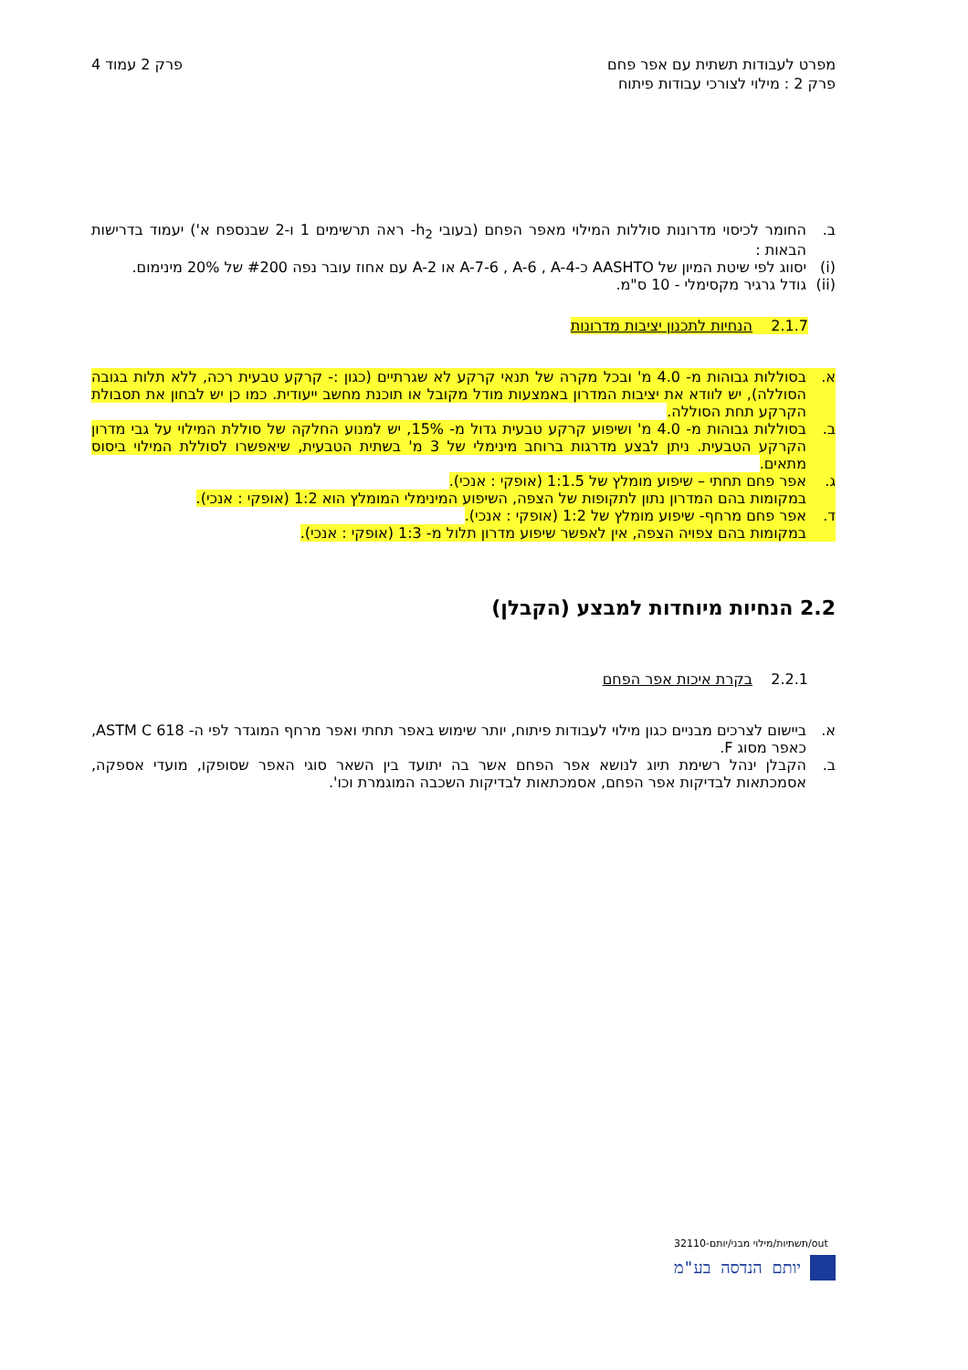מפרט לעבודות תשתית עם אפר פחם
פרק 2 : מילוי לצורכי עבודות פיתוח
פרק 2 עמוד 4
ב. החומר לכיסוי מדרונות סוללות המילוי מאפר הפחם (בעובי h<sub>2</sub>- ראה תרשימים 1 ו-2 שבנספח א') יעמוד בדרישות הבאות :
(i) יסווג לפי שיטת המיון של AASHTO כ-A-7-6 , A-6 , A-4 או A-2 עם אחוז עובר נפה #200 של 20% מינימום.
(ii)
גודל גרגיר מקסימלי - 10 ס"מ.
2.1.7 הנחיות לתכנון יציבות מדרונות
א. בסוללות גבוהות מ- 4.0 מ' ובכל מקרה של תנאי קרקע לא שגרתיים (כגון :- קרקע טבעית רכה, ללא תלות בגובה הסוללה), יש לוודא את יציבות המדרון באמצעות מודל מקובל או תוכנת מחשב ייעודית. כמו כן יש לבחון את תסבולת הקרקע תחת הסוללה.
ב. בסוללות גבוהות מ- 4.0 מ' ושיפוע קרקע טבעית גדול מ- 15%, יש למנוע החלקה של סוללת המילוי על גבי מדרון הקרקע הטבעית. ניתן לבצע מדרגות ברוחב מינימלי של 3 מ' בשתית הטבעית, שיאפשרו לסוללת המילוי ביסוס מתאים.
ג. אפר פחם תחתי – שיפוע מומלץ של 1:1.5 (אופקי : אנכי).
במקומות בהם המדרון נתון לתקופות של הצפה, השיפוע המינימלי המומלץ הוא 1:2 (אופקי : אנכי).
ד. אפר פחם מרחף- שיפוע מומלץ של 1:2 (אופקי : אנכי).
במקומות בהם צפויה הצפה, אין לאפשר שיפוע מדרון תלול מ- 1:3 (אופקי : אנכי).
2.2 הנחיות מיוחדות למבצע (הקבלן)
2.2.1 בקרת איכות אפר הפחם
א. ביישום לצרכים מבניים כגון מילוי לעבודות פיתוח, יותר שימוש באפר תחתי ואפר מרחף המוגדר לפי ה- ASTM C 618, כאפר מסוג F.
ב. הקבלן ינהל רשימת תיוג לנושא אפר הפחם אשר בה יתועד בין השאר סוגי האפר שסופקו, מועדי אספקה, אסמכתאות לבדיקות אפר הפחם, אסמכתאות לבדיקות השכבה המוגמרת וכו'.
out/תשתיות/מילוי מבני/יותם-32110
יותם הנדסה בע"מ